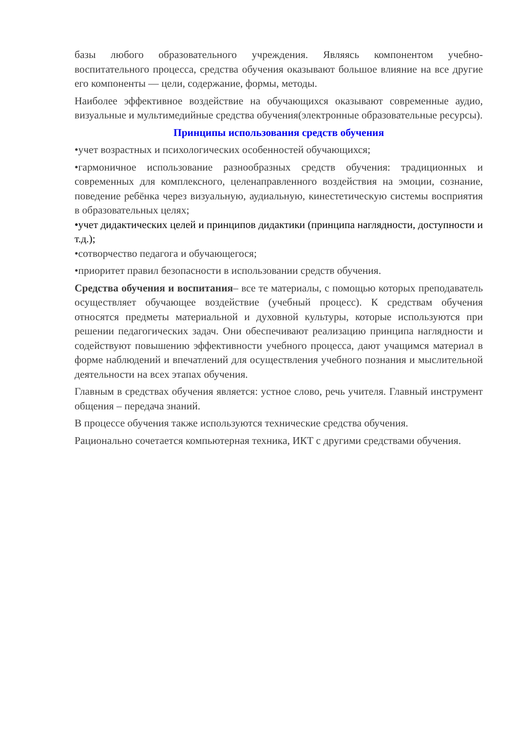базы любого образовательного учреждения. Являясь компонентом учебно-воспитательного процесса, средства обучения оказывают большое влияние на все другие его компоненты — цели, содержание, формы, методы.
Наиболее эффективное воздействие на обучающихся оказывают современные аудио, визуальные и мультимедийные средства обучения(электронные образовательные ресурсы).
Принципы использования средств обучения
•учет возрастных и психологических особенностей обучающихся;
•гармоничное использование разнообразных средств обучения: традиционных и современных для комплексного, целенаправленного воздействия на эмоции, сознание, поведение ребёнка через визуальную, аудиальную, кинестетическую системы восприятия в образовательных целях;
•учет дидактических целей и принципов дидактики (принципа наглядности, доступности и т.д.);
•сотворчество педагога и обучающегося;
•приоритет правил безопасности в использовании средств обучения.
Средства обучения и воспитания– все те материалы, с помощью которых преподаватель осуществляет обучающее воздействие (учебный процесс). К средствам обучения относятся предметы материальной и духовной культуры, которые используются при решении педагогических задач. Они обеспечивают реализацию принципа наглядности и содействуют повышению эффективности учебного процесса, дают учащимся материал в форме наблюдений и впечатлений для осуществления учебного познания и мыслительной деятельности на всех этапах обучения.
Главным в средствах обучения является: устное слово, речь учителя. Главный инструмент общения – передача знаний.
В процессе обучения также используются технические средства обучения.
Рационально сочетается компьютерная техника, ИКТ с другими средствами обучения.